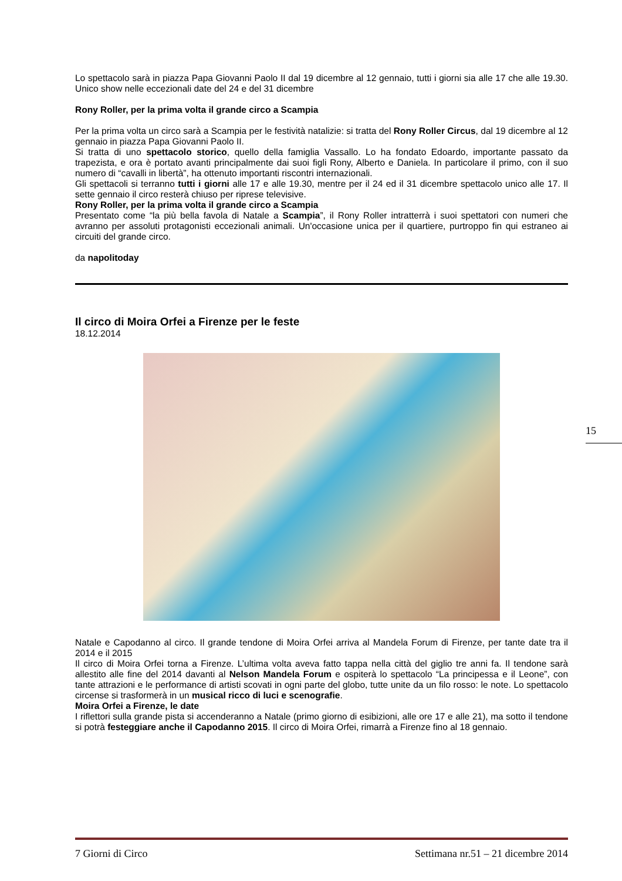Lo spettacolo sarà in piazza Papa Giovanni Paolo II dal 19 dicembre al 12 gennaio, tutti i giorni sia alle 17 che alle 19.30. Unico show nelle eccezionali date del 24 e del 31 dicembre
Rony Roller, per la prima volta il grande circo a Scampia
Per la prima volta un circo sarà a Scampia per le festività natalizie: si tratta del Rony Roller Circus, dal 19 dicembre al 12 gennaio in piazza Papa Giovanni Paolo II.
Si tratta di uno spettacolo storico, quello della famiglia Vassallo. Lo ha fondato Edoardo, importante passato da trapezista, e ora è portato avanti principalmente dai suoi figli Rony, Alberto e Daniela. In particolare il primo, con il suo numero di “cavalli in libertà”, ha ottenuto importanti riscontri internazionali.
Gli spettacoli si terranno tutti i giorni alle 17 e alle 19.30, mentre per il 24 ed il 31 dicembre spettacolo unico alle 17. Il sette gennaio il circo resterà chiuso per riprese televisive.
Rony Roller, per la prima volta il grande circo a Scampia
Presentato come “la più bella favola di Natale a Scampia”, il Rony Roller intratterrà i suoi spettatori con numeri che avranno per assoluti protagonisti eccezionali animali. Un'occasione unica per il quartiere, purtroppo fin qui estraneo ai circuiti del grande circo.
da napolitoday
Il circo di Moira Orfei a Firenze per le feste
18.12.2014
Natale e Capodanno al circo. Il grande tendone di Moira Orfei arriva al Mandela Forum di Firenze, per tante date tra il 2014 e il 2015
Il circo di Moira Orfei torna a Firenze. L’ultima volta aveva fatto tappa nella città del giglio tre anni fa. Il tendone sarà allestito alle fine del 2014 davanti al Nelson Mandela Forum e ospiterà lo spettacolo “La principessa e il Leone”, con tante attrazioni e le performance di artisti scovati in ogni parte del globo, tutte unite da un filo rosso: le note. Lo spettacolo circense si trasformerà in un musical ricco di luci e scenografie.
Moira Orfei a Firenze, le date
I riflettori sulla grande pista si accenderanno a Natale (primo giorno di esibizioni, alle ore 17 e alle 21), ma sotto il tendone si potrà festeggiare anche il Capodanno 2015. Il circo di Moira Orfei, rimarrà a Firenze fino al 18 gennaio.
15
7 Giorni di Circo Settimana nr.51 – 21 dicembre 2014